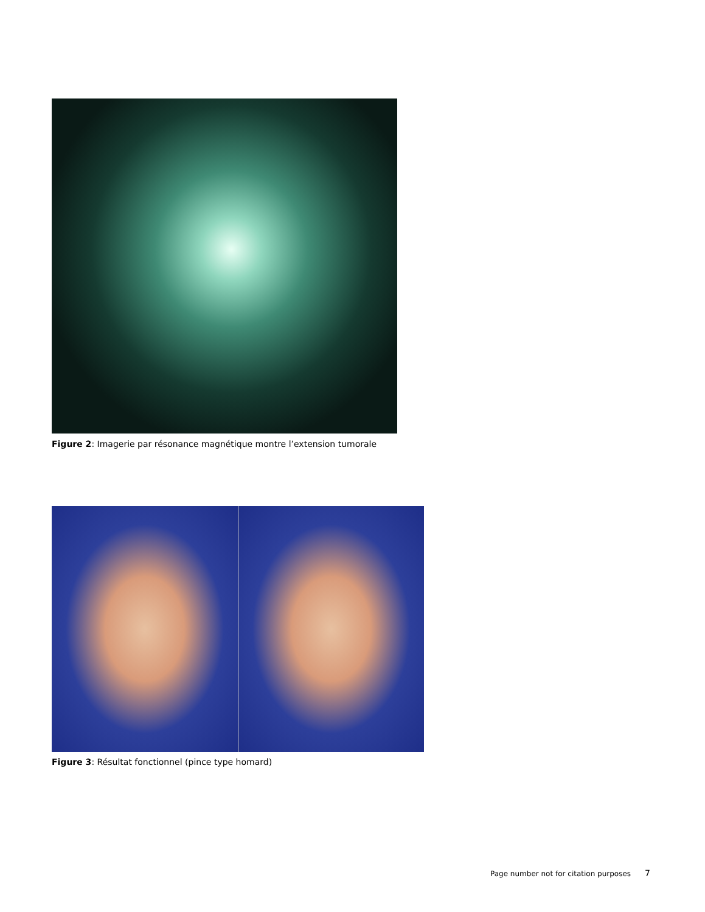Figure 2: Imagerie par résonance magnétique montre l’extension tumorale
Figure 3: Résultat fonctionnel (pince type homard)
Page number not for citation purposes 7